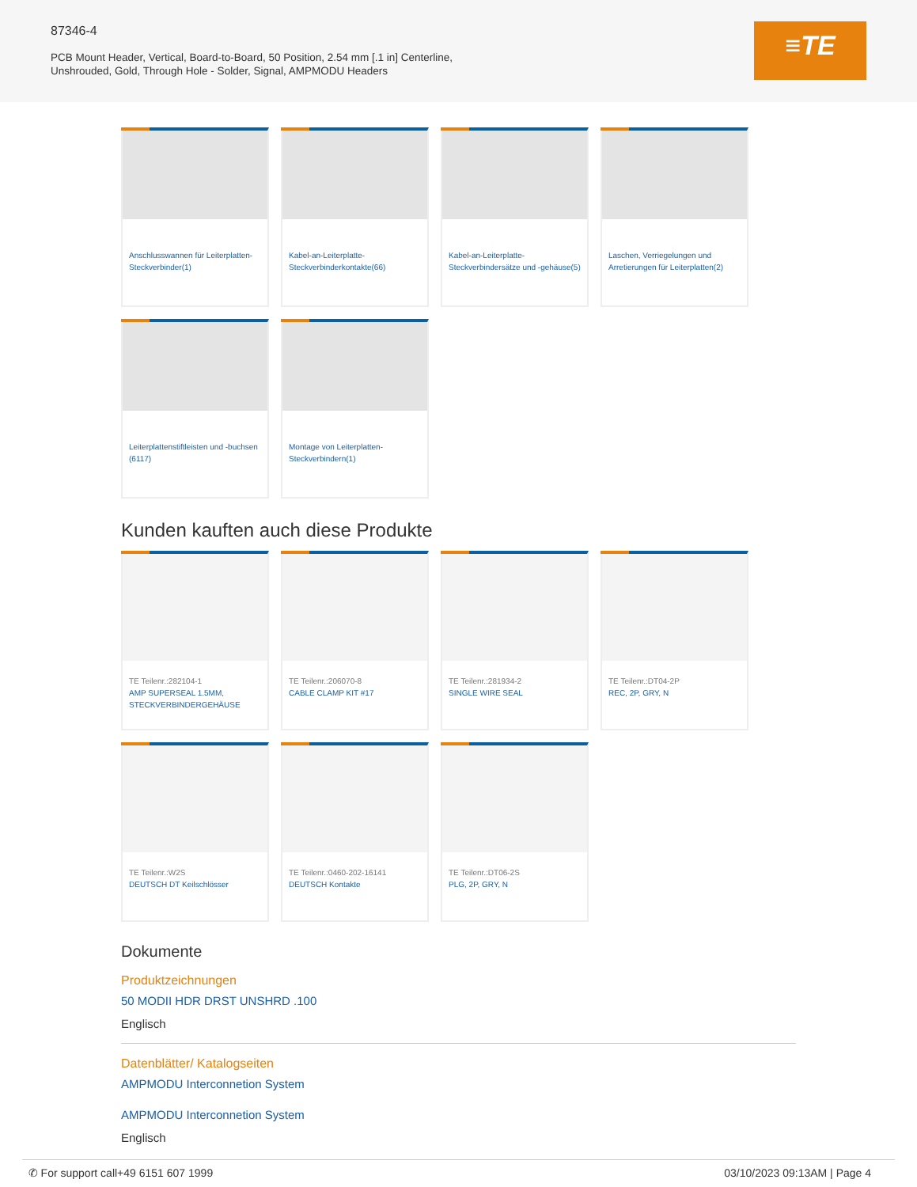87346-4
PCB Mount Header, Vertical, Board-to-Board, 50 Position, 2.54 mm [.1 in] Centerline,
Unshrouded, Gold, Through Hole - Solder, Signal, AMPMODU Headers
≡TE
Anschlusswannen für Leiterplatten-Steckverbinder(1)
Kabel-an-Leiterplatte-Steckverbinderkontakte(66)
Kabel-an-Leiterplatte-Steckverbindersätze und -gehäuse(5)
Laschen, Verriegelungen und Arretierungen für Leiterplatten(2)
Leiterplattenstiftleisten und -buchsen (6117)
Montage von Leiterplatten-Steckverbindern(1)
Kunden kauften auch diese Produkte
TE Teilenr.:282104-1
AMP SUPERSEAL 1.5MM, STECKVERBINDERGEHÄUSE
TE Teilenr.:206070-8
CABLE CLAMP KIT #17
TE Teilenr.:281934-2
SINGLE WIRE SEAL
TE Teilenr.:DT04-2P
REC, 2P, GRY, N
TE Teilenr.:W2S
DEUTSCH DT Keilschlösser
TE Teilenr.:0460-202-16141
DEUTSCH Kontakte
TE Teilenr.:DT06-2S
PLG, 2P, GRY, N
Dokumente
Produktzeichnungen
50 MODII HDR DRST UNSHRD .100
Englisch
Datenblätter/ Katalogseiten
AMPMODU Interconnetion System
AMPMODU Interconnetion System
Englisch
✆ For support call+49 6151 607 1999 03/10/2023 09:13AM | Page 4